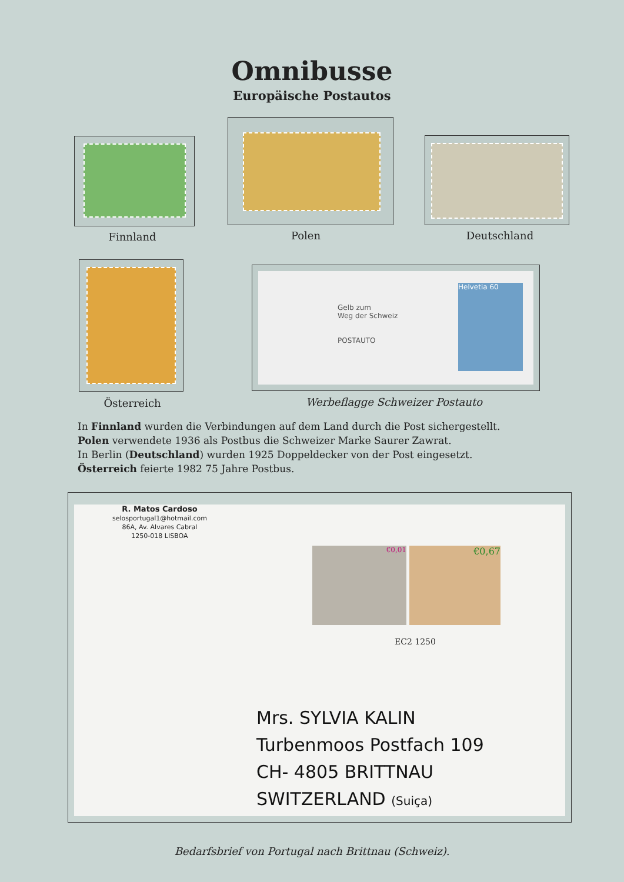Omnibusse
Europäische Postautos
Finnland Polen Deutschland
Gelb zum
Weg der Schweiz
POSTAUTO
Helvetia 60
Österreich Werbeflagge Schweizer Postauto
In Finnland wurden die Verbindungen auf dem Land durch die Post sichergestellt.
Polen verwendete 1936 als Postbus die Schweizer Marke Saurer Zawrat.
In Berlin (Deutschland) wurden 1925 Doppeldecker von der Post eingesetzt.
Österreich feierte 1982 75 Jahre Postbus.
R. Matos Cardoso
selosportugal1@hotmail.com
86A, Av. Alvares Cabral
1250-018 LISBOA
€0,01 €0,67
EC2 1250
Mrs. SYLVIA KALIN
Turbenmoos Postfach 109
CH- 4805 BRITTNAU
SWITZERLAND (Suiça)
Bedarfsbrief von Portugal nach Brittnau (Schweiz).